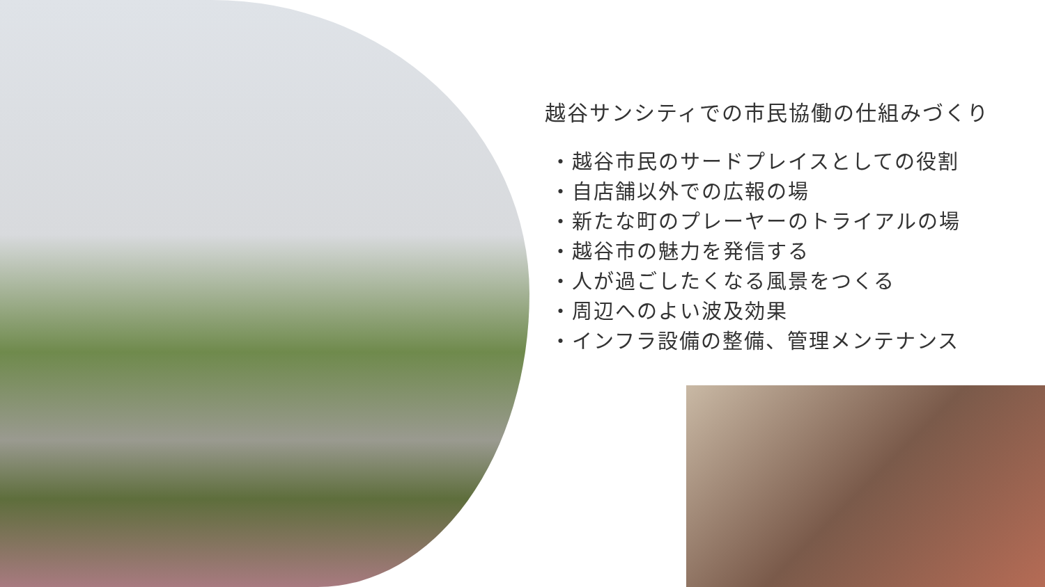越谷サンシティでの市民協働の仕組みづくり
・越谷市民のサードプレイスとしての役割
・自店舗以外での広報の場
・新たな町のプレーヤーのトライアルの場
・越谷市の魅力を発信する
・人が過ごしたくなる風景をつくる
・周辺へのよい波及効果
・インフラ設備の整備、管理メンテナンス